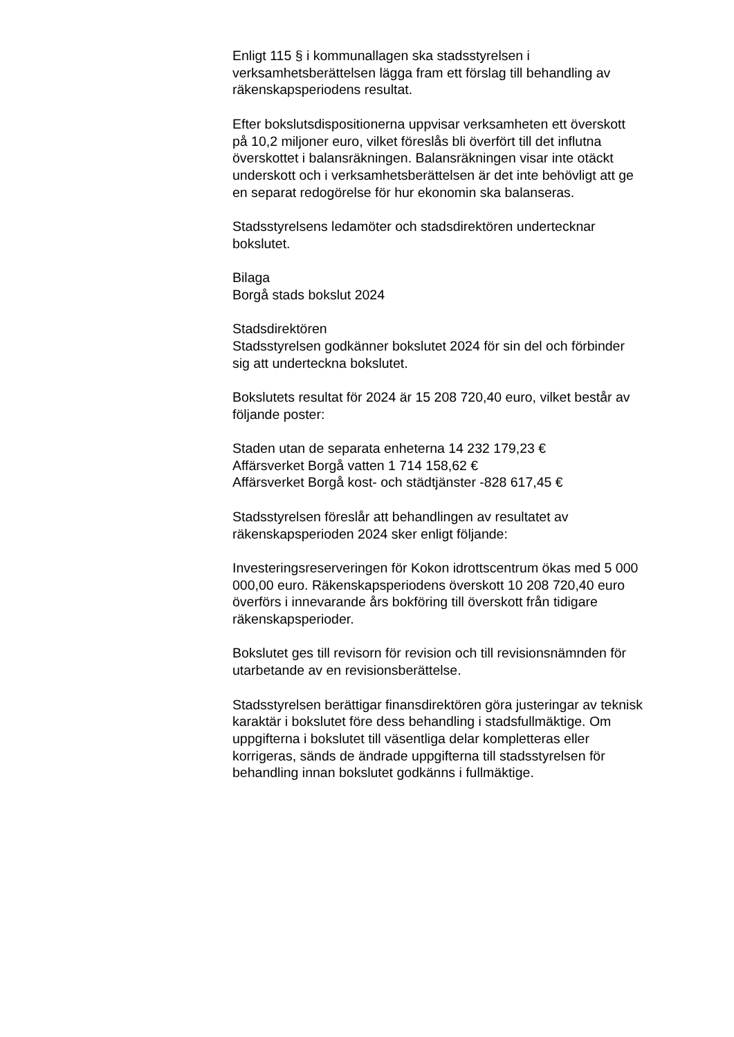Enligt 115 § i kommunallagen ska stadsstyrelsen i
verksamhetsberättelsen lägga fram ett förslag till behandling av
räkenskapsperiodens resultat.
Efter bokslutsdispositionerna uppvisar verksamheten ett överskott
på 10,2 miljoner euro, vilket föreslås bli överfört till det influtna
överskottet i balansräkningen. Balansräkningen visar inte otäckt
underskott och i verksamhetsberättelsen är det inte behövligt att ge
en separat redogörelse för hur ekonomin ska balanseras.
Stadsstyrelsens ledamöter och stadsdirektören undertecknar
bokslutet.
Bilaga
Borgå stads bokslut 2024
Stadsdirektören
Stadsstyrelsen godkänner bokslutet 2024 för sin del och förbinder
sig att underteckna bokslutet.
Bokslutets resultat för 2024 är 15 208 720,40 euro, vilket består av
följande poster:
Staden utan de separata enheterna 14 232 179,23 €
Affärsverket Borgå vatten 1 714 158,62 €
Affärsverket Borgå kost- och städtjänster -828 617,45 €
Stadsstyrelsen föreslår att behandlingen av resultatet av
räkenskapsperioden 2024 sker enligt följande:
Investeringsreserveringen för Kokon idrottscentrum ökas med 5 000
000,00 euro. Räkenskapsperiodens överskott 10 208 720,40 euro
överförs i innevarande års bokföring till överskott från tidigare
räkenskapsperioder.
Bokslutet ges till revisorn för revision och till revisionsnämnden för
utarbetande av en revisionsberättelse.
Stadsstyrelsen berättigar finansdirektören göra justeringar av teknisk
karaktär i bokslutet före dess behandling i stadsfullmäktige. Om
uppgifterna i bokslutet till väsentliga delar kompletteras eller
korrigeras, sänds de ändrade uppgifterna till stadsstyrelsen för
behandling innan bokslutet godkänns i fullmäktige.